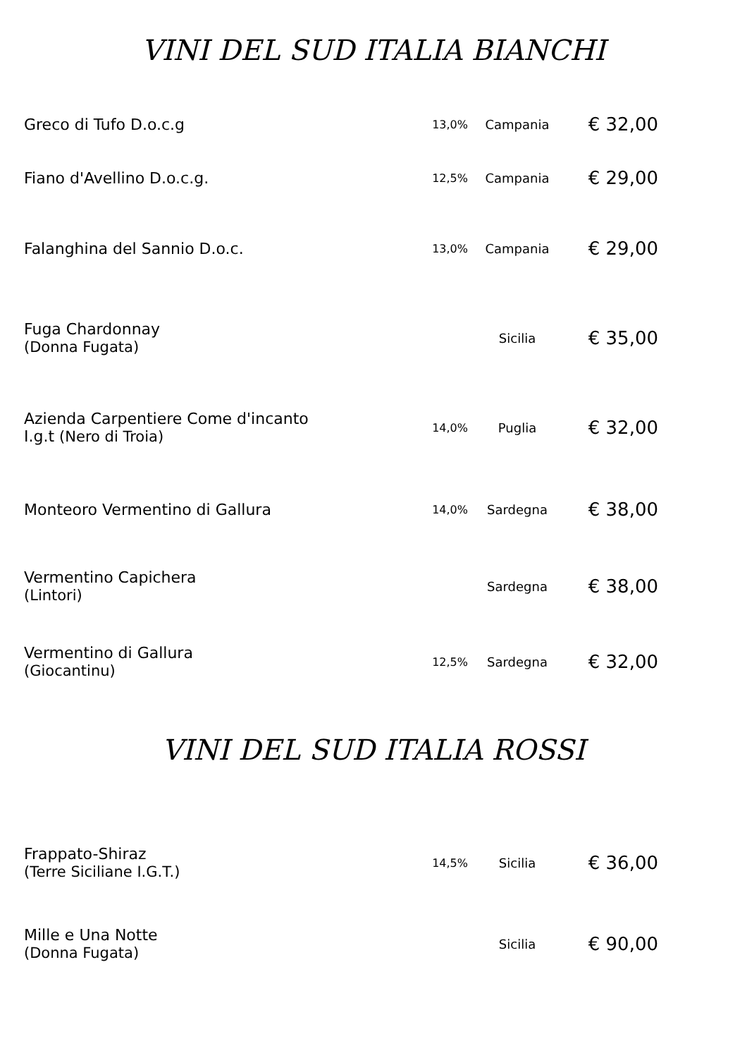VINI DEL SUD ITALIA BIANCHI
| Greco di Tufo D.o.c.g | 13,0% | Campania | € 32,00 |
| Fiano d'Avellino D.o.c.g. | 12,5% | Campania | € 29,00 |
| Falanghina del Sannio D.o.c. | 13,0% | Campania | € 29,00 |
| Fuga Chardonnay (Donna Fugata) | | Sicilia | € 35,00 |
| Azienda Carpentiere Come d'incanto I.g.t (Nero di Troia) | 14,0% | Puglia | € 32,00 |
| Monteoro Vermentino di Gallura | 14,0% | Sardegna | € 38,00 |
| Vermentino Capichera (Lintori) | | Sardegna | € 38,00 |
| Vermentino di Gallura (Giocantinu) | 12,5% | Sardegna | € 32,00 |
VINI DEL SUD ITALIA ROSSI
| Frappato-Shiraz (Terre Siciliane I.G.T.) | 14,5% | Sicilia | € 36,00 |
| Mille e Una Notte (Donna Fugata) | | Sicilia | € 90,00 |